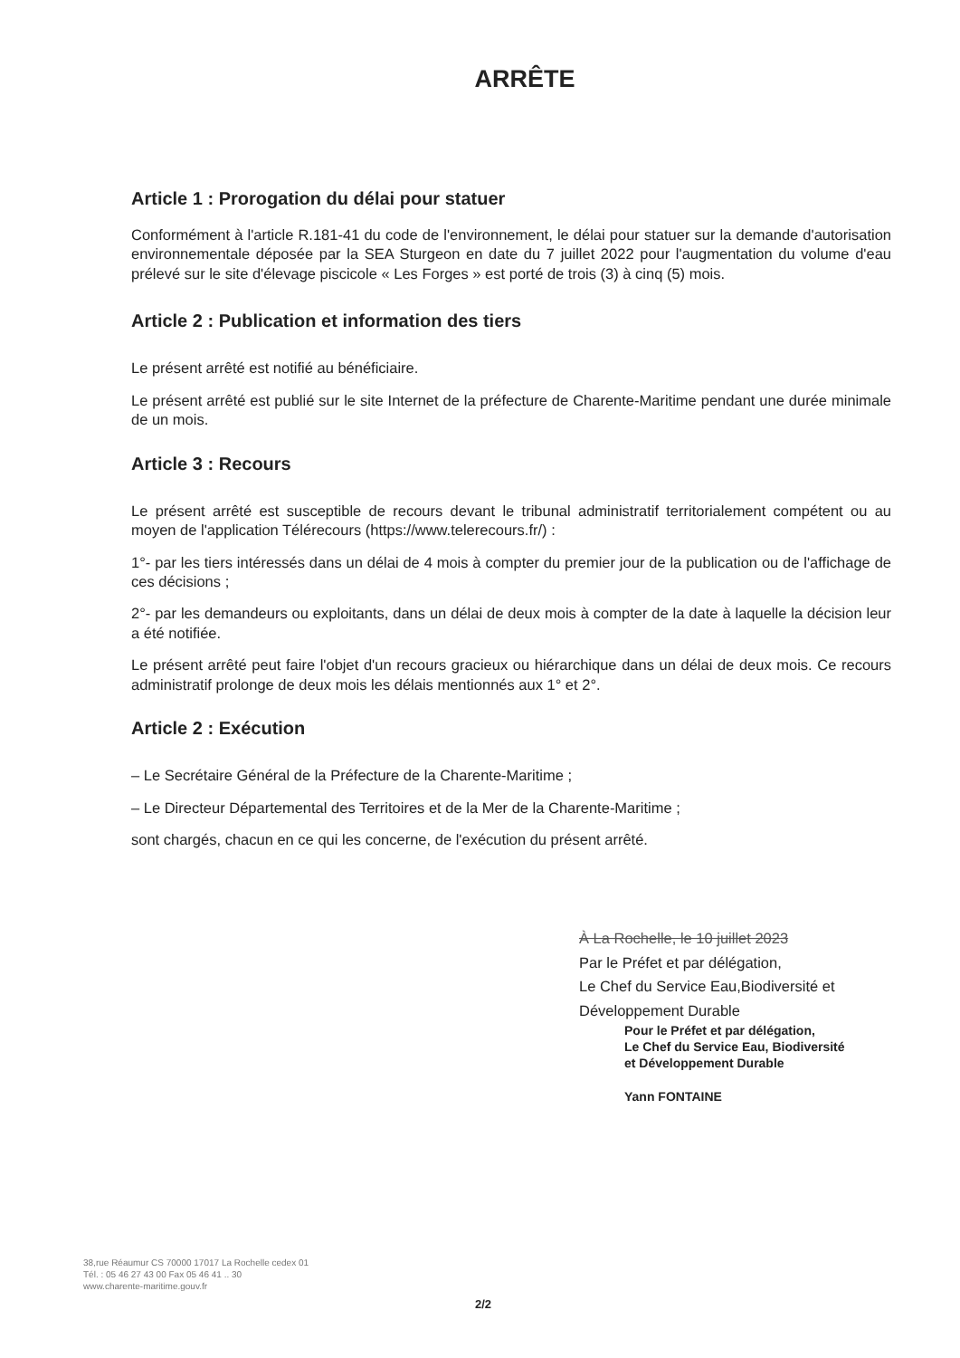ARRÊTE
Article 1 : Prorogation du délai pour statuer
Conformément à l'article R.181-41 du code de l'environnement, le délai pour statuer sur la demande d'autorisation environnementale déposée par la SEA Sturgeon en date du 7 juillet 2022 pour l'augmentation du volume d'eau prélevé sur le site d'élevage piscicole « Les Forges » est porté de trois (3) à cinq (5) mois.
Article 2 : Publication et information des tiers
Le présent arrêté est notifié au bénéficiaire.
Le présent arrêté est publié sur le site Internet de la préfecture de Charente-Maritime pendant une durée minimale de un mois.
Article 3 : Recours
Le présent arrêté est susceptible de recours devant le tribunal administratif territorialement compétent ou au moyen de l'application Télérecours (https://www.telerecours.fr/) :
1°- par les tiers intéressés dans un délai de 4 mois à compter du premier jour de la publication ou de l'affichage de ces décisions ;
2°- par les demandeurs ou exploitants, dans un délai de deux mois à compter de la date à laquelle la décision leur a été notifiée.
Le présent arrêté peut faire l'objet d'un recours gracieux ou hiérarchique dans un délai de deux mois. Ce recours administratif prolonge de deux mois les délais mentionnés aux 1° et 2°.
Article 2 : Exécution
– Le Secrétaire Général de la Préfecture de la Charente-Maritime ;
– Le Directeur Départemental des Territoires et de la Mer de la Charente-Maritime ;
sont chargés, chacun en ce qui les concerne, de l'exécution du présent arrêté.
À La Rochelle, le 10 juillet 2023
Par le Préfet et par délégation,
Le Chef du Service Eau,Biodiversité et Développement Durable
Pour le Préfet et par délégation,
Le Chef du Service Eau, Biodiversité
et Développement Durable
Yann FONTAINE
38,rue Réaumur CS 70000 17017 La Rochelle cedex 01
Tél. : 05 46 27 43 00 Fax 05 46 41 .. 30
www.charente-maritime.gouv.fr
2/2